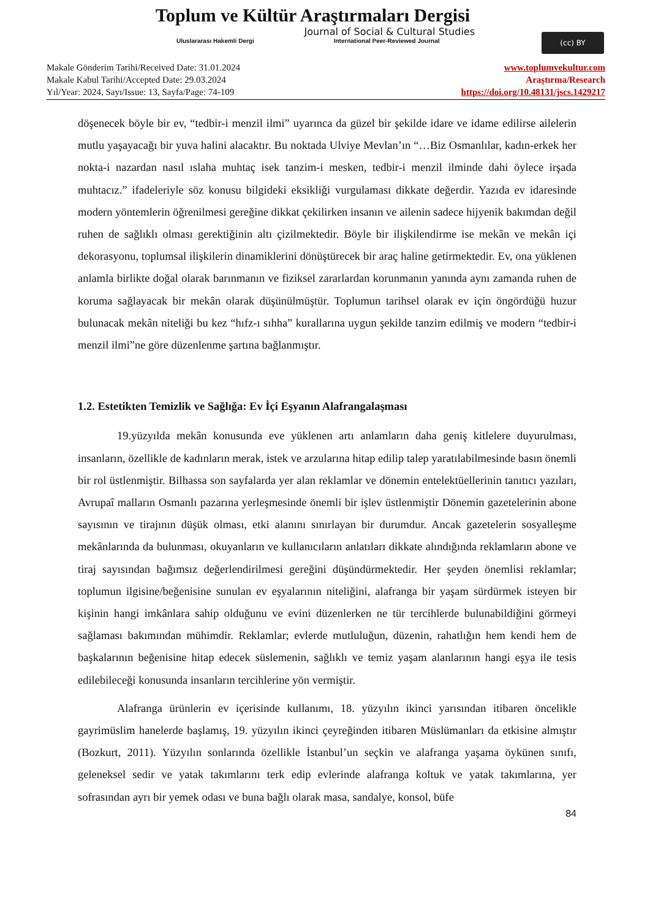Toplum ve Kültür Araştırmaları Dergisi
Journal of Social & Cultural Studies
Uluslararası Hakemli Dergi International Peer-Reviewed Journal
(cc) BY
Makale Gönderim Tarihi/Received Date: 31.01.2024
Makale Kabul Tarihi/Accepted Date: 29.03.2024
Yıl/Year: 2024, Sayı/Issue: 13, Sayfa/Page: 74-109
www.toplumvekultur.com
Araştırma/Research
https://doi.org/10.48131/jscs.1429217
döşenecek böyle bir ev, “tedbir-i menzil ilmi” uyarınca da güzel bir şekilde idare ve idame edilirse ailelerin mutlu yaşayacağı bir yuva halini alacaktır. Bu noktada Ulviye Mevlan’ın “…Biz Osmanlılar, kadın-erkek her nokta-i nazardan nasıl ıslaha muhtaç isek tanzim-i mesken, tedbir-i menzil ilminde dahi öylece irşada muhtacız.” ifadeleriyle söz konusu bilgideki eksikliği vurgulaması dikkate değerdir. Yazıda ev idaresinde modern yöntemlerin öğrenilmesi gereğine dikkat çekilirken insanın ve ailenin sadece hijyenik bakımdan değil ruhen de sağlıklı olması gerektiğinin altı çizilmektedir. Böyle bir ilişkilendirme ise mekân ve mekân içi dekorasyonu, toplumsal ilişkilerin dinamiklerini dönüştürecek bir araç haline getirmektedir. Ev, ona yüklenen anlamla birlikte doğal olarak barınmanın ve fiziksel zararlardan korunmanın yanında aynı zamanda ruhen de koruma sağlayacak bir mekân olarak düşünülmüştür. Toplumun tarihsel olarak ev için öngördüğü huzur bulunacak mekân niteliği bu kez “hıfz-ı sıhha” kurallarına uygun şekilde tanzim edilmiş ve modern “tedbir-i menzil ilmi”ne göre düzenlenme şartına bağlanmıştır.
1.2. Estetikten Temizlik ve Sağlığa: Ev İçi Eşyanın Alafrangalaşması
19.yüzyılda mekân konusunda eve yüklenen artı anlamların daha geniş kitlelere duyurulması, insanların, özellikle de kadınların merak, istek ve arzularına hitap edilip talep yaratılabilmesinde basın önemli bir rol üstlenmiştir. Bilhassa son sayfalarda yer alan reklamlar ve dönemin entelektüellerinin tanıtıcı yazıları, Avrupaî malların Osmanlı pazarına yerleşmesinde önemli bir işlev üstlenmiştir Dönemin gazetelerinin abone sayısının ve tirajının düşük olması, etki alanını sınırlayan bir durumdur. Ancak gazetelerin sosyalleşme mekânlarında da bulunması, okuyanların ve kullanıcıların anlatıları dikkate alındığında reklamların abone ve tiraj sayısından bağımsız değerlendirilmesi gereğini düşündürmektedir. Her şeyden önemlisi reklamlar; toplumun ilgisine/beğenisine sunulan ev eşyalarının niteliğini, alafranga bir yaşam sürdürmek isteyen bir kişinin hangi imkânlara sahip olduğunu ve evini düzenlerken ne tür tercihlerde bulunabildiğini görmeyi sağlaması bakımından mühimdir. Reklamlar; evlerde mutluluğun, düzenin, rahatlığın hem kendi hem de başkalarının beğenisine hitap edecek süslemenin, sağlıklı ve temiz yaşam alanlarının hangi eşya ile tesis edilebileceği konusunda insanların tercihlerine yön vermiştir.
Alafranga ürünlerin ev içerisinde kullanımı, 18. yüzyılın ikinci yarısından itibaren öncelikle gayrimüslim hanelerde başlamış, 19. yüzyılın ikinci çeyreğinden itibaren Müslümanları da etkisine almıştır (Bozkurt, 2011). Yüzyılın sonlarında özellikle İstanbul’un seçkin ve alafranga yaşama öykünen sınıfı, geleneksel sedir ve yatak takımlarını terk edip evlerinde alafranga koltuk ve yatak takımlarına, yer sofrasından ayrı bir yemek odası ve buna bağlı olarak masa, sandalye, konsol, büfe
84